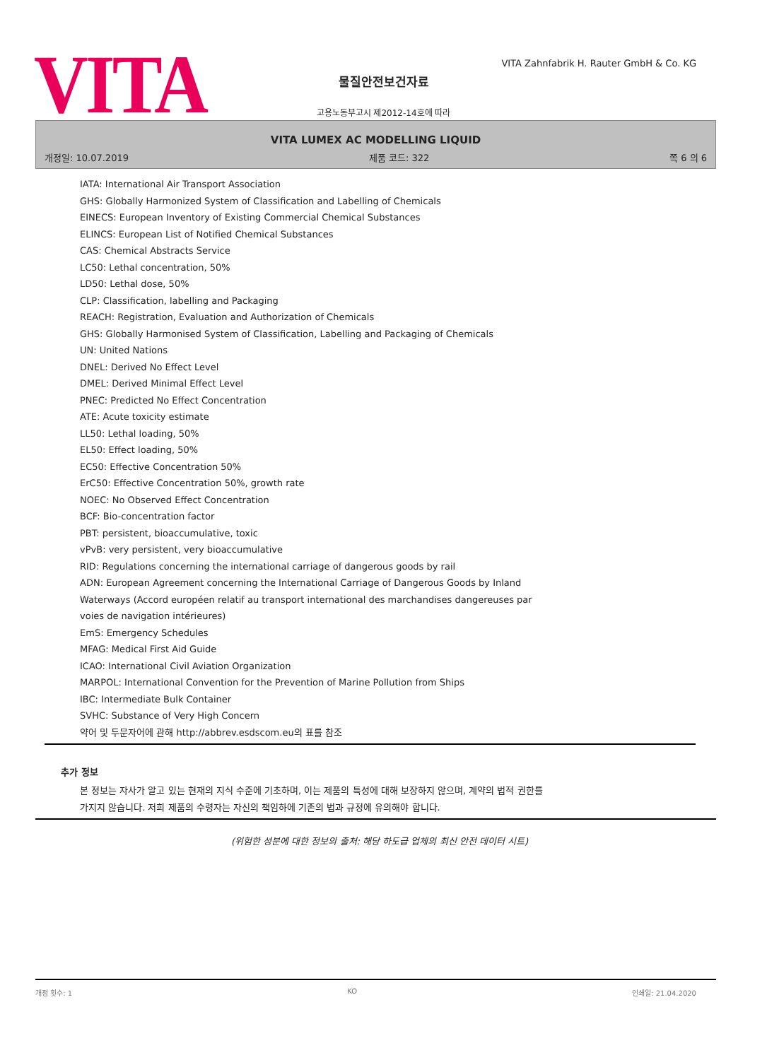VITA
VITA Zahnfabrik H. Rauter GmbH & Co. KG
물질안전보건자료
고용노동부고시 제2012-14호에 따라
VITA LUMEX AC MODELLING LIQUID
개정일: 10.07.2019 제품 코드: 322 쪽 6 의 6
IATA: International Air Transport Association
GHS: Globally Harmonized System of Classification and Labelling of Chemicals
EINECS: European Inventory of Existing Commercial Chemical Substances
ELINCS: European List of Notified Chemical Substances
CAS: Chemical Abstracts Service
LC50: Lethal concentration, 50%
LD50: Lethal dose, 50%
CLP: Classification, labelling and Packaging
REACH: Registration, Evaluation and Authorization of Chemicals
GHS: Globally Harmonised System of Classification, Labelling and Packaging of Chemicals
UN: United Nations
DNEL: Derived No Effect Level
DMEL: Derived Minimal Effect Level
PNEC: Predicted No Effect Concentration
ATE: Acute toxicity estimate
LL50: Lethal loading, 50%
EL50: Effect loading, 50%
EC50: Effective Concentration 50%
ErC50: Effective Concentration 50%, growth rate
NOEC: No Observed Effect Concentration
BCF: Bio-concentration factor
PBT: persistent, bioaccumulative, toxic
vPvB: very persistent, very bioaccumulative
RID: Regulations concerning the international carriage of dangerous goods by rail
ADN: European Agreement concerning the International Carriage of Dangerous Goods by Inland Waterways (Accord européen relatif au transport international des marchandises dangereuses par voies de navigation intérieures)
EmS: Emergency Schedules
MFAG: Medical First Aid Guide
ICAO: International Civil Aviation Organization
MARPOL: International Convention for the Prevention of Marine Pollution from Ships
IBC: Intermediate Bulk Container
SVHC: Substance of Very High Concern
약어 및 두문자어에 관해 http://abbrev.esdscom.eu의 표를 참조
추가 정보
본 정보는 자사가 알고 있는 현재의 지식 수준에 기초하며, 이는 제품의 특성에 대해 보장하지 않으며, 계약의 법적 권한를 가지지 않습니다. 저희 제품의 수령자는 자신의 책임하에 기존의 법과 규정에 유의해야 합니다.
(위험한 성분에 대한 정보의 출처: 해당 하도급 업체의 최신 안전 데이터 시트)
개정 횟수: 1 KO 인쇄일: 21.04.2020